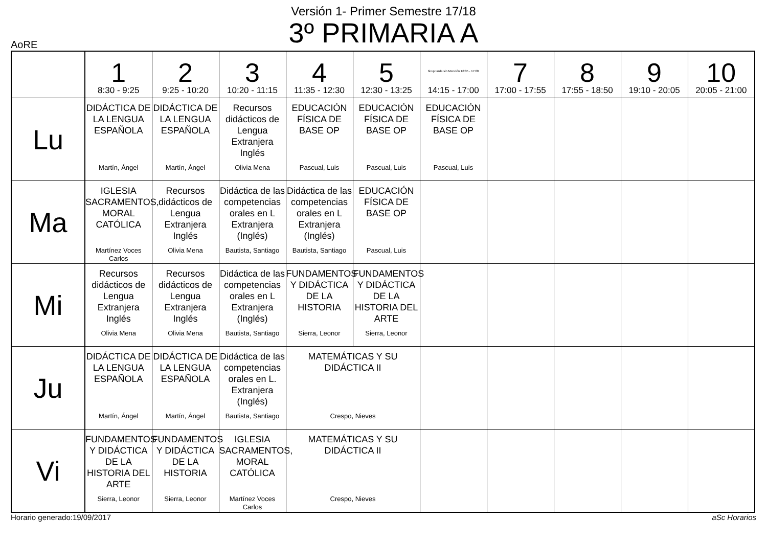Versión 1- Primer Semestre 17/18
3º PRIMARIA A
AoRE
| | 1 8:30 - 9:25 | 2 9:25 - 10:20 | 3 10:20 - 11:15 | 4 11:35 - 12:30 | 5 12:30 - 13:25 | Grup tarde sin Mención 16:05 - 17:00 14:15 - 17:00 | 7 17:00 - 17:55 | 8 17:55 - 18:50 | 9 19:10 - 20:05 | 10 20:05 - 21:00 |
| --- | --- | --- | --- | --- | --- | --- | --- | --- | --- | --- |
| Lu | DIDÁCTICA DE LA LENGUA ESPAÑOLA Martín, Ángel | DIDÁCTICA DE LA LENGUA ESPAÑOLA Martín, Ángel | Recursos didácticos de Lengua Extranjera Inglés Olivia Mena | EDUCACIÓN FÍSICA DE BASE OP Pascual, Luis | EDUCACIÓN FÍSICA DE BASE OP Pascual, Luis | EDUCACIÓN FÍSICA DE BASE OP Pascual, Luis | | | | |
| Ma | IGLESIA SACRAMENTOS, MORAL CATÓLICA Martínez Voces Carlos | Recursos didácticos de Lengua Extranjera Inglés Olivia Mena | Didáctica de las competencias orales en L Extranjera (Inglés) Bautista, Santiago | Didáctica de las competencias orales en L Extranjera (Inglés) Bautista, Santiago | EDUCACIÓN FÍSICA DE BASE OP Pascual, Luis | | | | | |
| Mi | Recursos didácticos de Lengua Extranjera Inglés Olivia Mena | Recursos didácticos de Lengua Extranjera Inglés Olivia Mena | Didáctica de las competencias orales en L Extranjera (Inglés) Bautista, Santiago | FUNDAMENTOS Y DIDÁCTICA DE LA HISTORIA Sierra, Leonor | FUNDAMENTOS Y DIDÁCTICA DE LA HISTORIA DEL ARTE Sierra, Leonor | | | | | |
| Ju | DIDÁCTICA DE LA LENGUA ESPAÑOLA Martín, Ángel | DIDÁCTICA DE LA LENGUA ESPAÑOLA Martín, Ángel | Didáctica de las competencias orales en L. Extranjera (Inglés) Bautista, Santiago | MATEMÁTICAS Y SU DIDÁCTICA II Crespo, Nieves | | | | | | |
| Vi | FUNDAMENTOS Y DIDÁCTICA DE LA HISTORIA DEL ARTE Sierra, Leonor | FUNDAMENTOS Y DIDÁCTICA DE LA HISTORIA Sierra, Leonor | IGLESIA SACRAMENTOS, MORAL CATÓLICA Martínez Voces Carlos | MATEMÁTICAS Y SU DIDÁCTICA II Crespo, Nieves | | | | | | |
Horario generado:19/09/2017 aSc Horarios